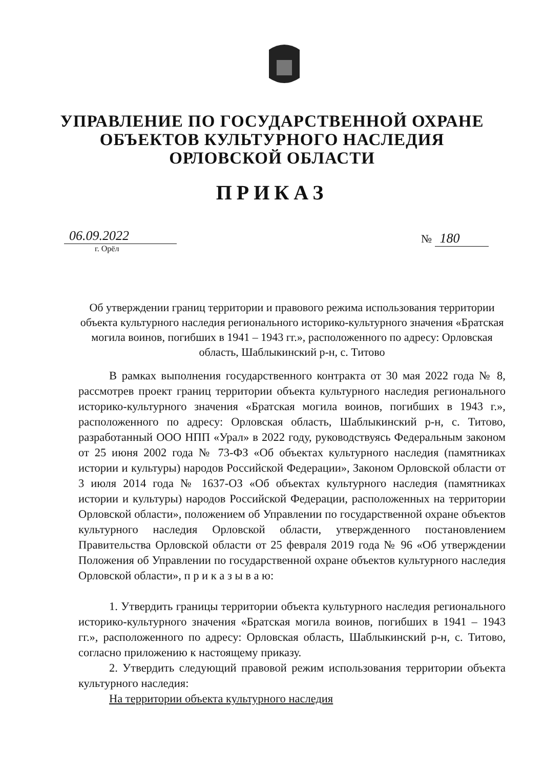УПРАВЛЕНИЕ ПО ГОСУДАРСТВЕННОЙ ОХРАНЕ
ОБЪЕКТОВ КУЛЬТУРНОГО НАСЛЕДИЯ
ОРЛОВСКОЙ ОБЛАСТИ
ПРИКАЗ
06.09.2022
г. Орёл
№ 180
Об утверждении границ территории и правового режима использования территории объекта культурного наследия регионального историко-культурного значения «Братская могила воинов, погибших в 1941 – 1943 гг.», расположенного по адресу: Орловская область, Шаблыкинский р-н, с. Титово
В рамках выполнения государственного контракта от 30 мая 2022 года № 8, рассмотрев проект границ территории объекта культурного наследия регионального историко-культурного значения «Братская могила воинов, погибших в 1943 г.», расположенного по адресу: Орловская область, Шаблыкинский р-н, с. Титово, разработанный ООО НПП «Урал» в 2022 году, руководствуясь Федеральным законом от 25 июня 2002 года № 73-ФЗ «Об объектах культурного наследия (памятниках истории и культуры) народов Российской Федерации», Законом Орловской области от 3 июля 2014 года № 1637-ОЗ «Об объектах культурного наследия (памятниках истории и культуры) народов Российской Федерации, расположенных на территории Орловской области», положением об Управлении по государственной охране объектов культурного наследия Орловской области, утвержденного постановлением Правительства Орловской области от 25 февраля 2019 года № 96 «Об утверждении Положения об Управлении по государственной охране объектов культурного наследия Орловской области», п р и к а з ы в а ю:
1. Утвердить границы территории объекта культурного наследия регионального историко-культурного значения «Братская могила воинов, погибших в 1941 – 1943 гг.», расположенного по адресу: Орловская область, Шаблыкинский р-н, с. Титово, согласно приложению к настоящему приказу.
2. Утвердить следующий правовой режим использования территории объекта культурного наследия:
На территории объекта культурного наследия